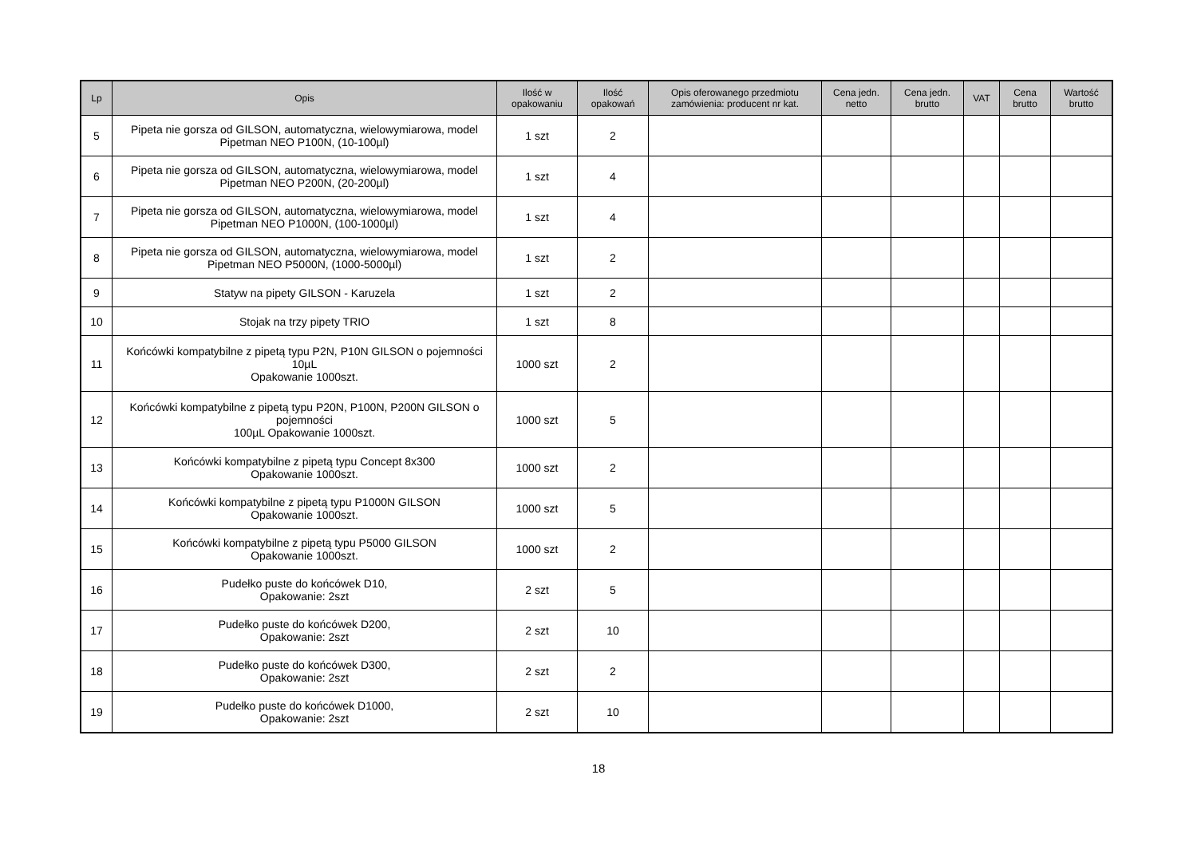| Lp | Opis | Ilość w opakowaniu | Ilość opakowań | Opis oferowanego przedmiotu zamówienia: producent nr kat. | Cena jedn. netto | Cena jedn. brutto | VAT | Cena brutto | Wartość brutto |
| --- | --- | --- | --- | --- | --- | --- | --- | --- | --- |
| 5 | Pipeta nie gorsza od GILSON, automatyczna, wielowymiarowa, model Pipetman NEO P100N, (10-100µl) | 1 szt | 2 | | | | | | |
| 6 | Pipeta nie gorsza od GILSON, automatyczna, wielowymiarowa, model Pipetman NEO P200N, (20-200µl) | 1 szt | 4 | | | | | | |
| 7 | Pipeta nie gorsza od GILSON, automatyczna, wielowymiarowa, model Pipetman NEO P1000N, (100-1000µl) | 1 szt | 4 | | | | | | |
| 8 | Pipeta nie gorsza od GILSON, automatyczna, wielowymiarowa, model Pipetman NEO P5000N, (1000-5000µl) | 1 szt | 2 | | | | | | |
| 9 | Statyw na pipety GILSON - Karuzela | 1 szt | 2 | | | | | | |
| 10 | Stojak na trzy pipety TRIO | 1 szt | 8 | | | | | | |
| 11 | Końcówki kompatybilne z pipetą typu P2N, P10N GILSON o pojemności 10µL Opakowanie 1000szt. | 1000 szt | 2 | | | | | | |
| 12 | Końcówki kompatybilne z pipetą typu P20N, P100N, P200N GILSON o pojemności 100µL Opakowanie 1000szt. | 1000 szt | 5 | | | | | | |
| 13 | Końcówki kompatybilne z pipetą typu Concept 8x300 Opakowanie 1000szt. | 1000 szt | 2 | | | | | | |
| 14 | Końcówki kompatybilne z pipetą typu P1000N GILSON Opakowanie 1000szt. | 1000 szt | 5 | | | | | | |
| 15 | Końcówki kompatybilne z pipetą typu P5000 GILSON Opakowanie 1000szt. | 1000 szt | 2 | | | | | | |
| 16 | Pudełko puste do końcówek D10, Opakowanie: 2szt | 2 szt | 5 | | | | | | |
| 17 | Pudełko puste do końcówek D200, Opakowanie: 2szt | 2 szt | 10 | | | | | | |
| 18 | Pudełko puste do końcówek D300, Opakowanie: 2szt | 2 szt | 2 | | | | | | |
| 19 | Pudełko puste do końcówek D1000, Opakowanie: 2szt | 2 szt | 10 | | | | | | |
18